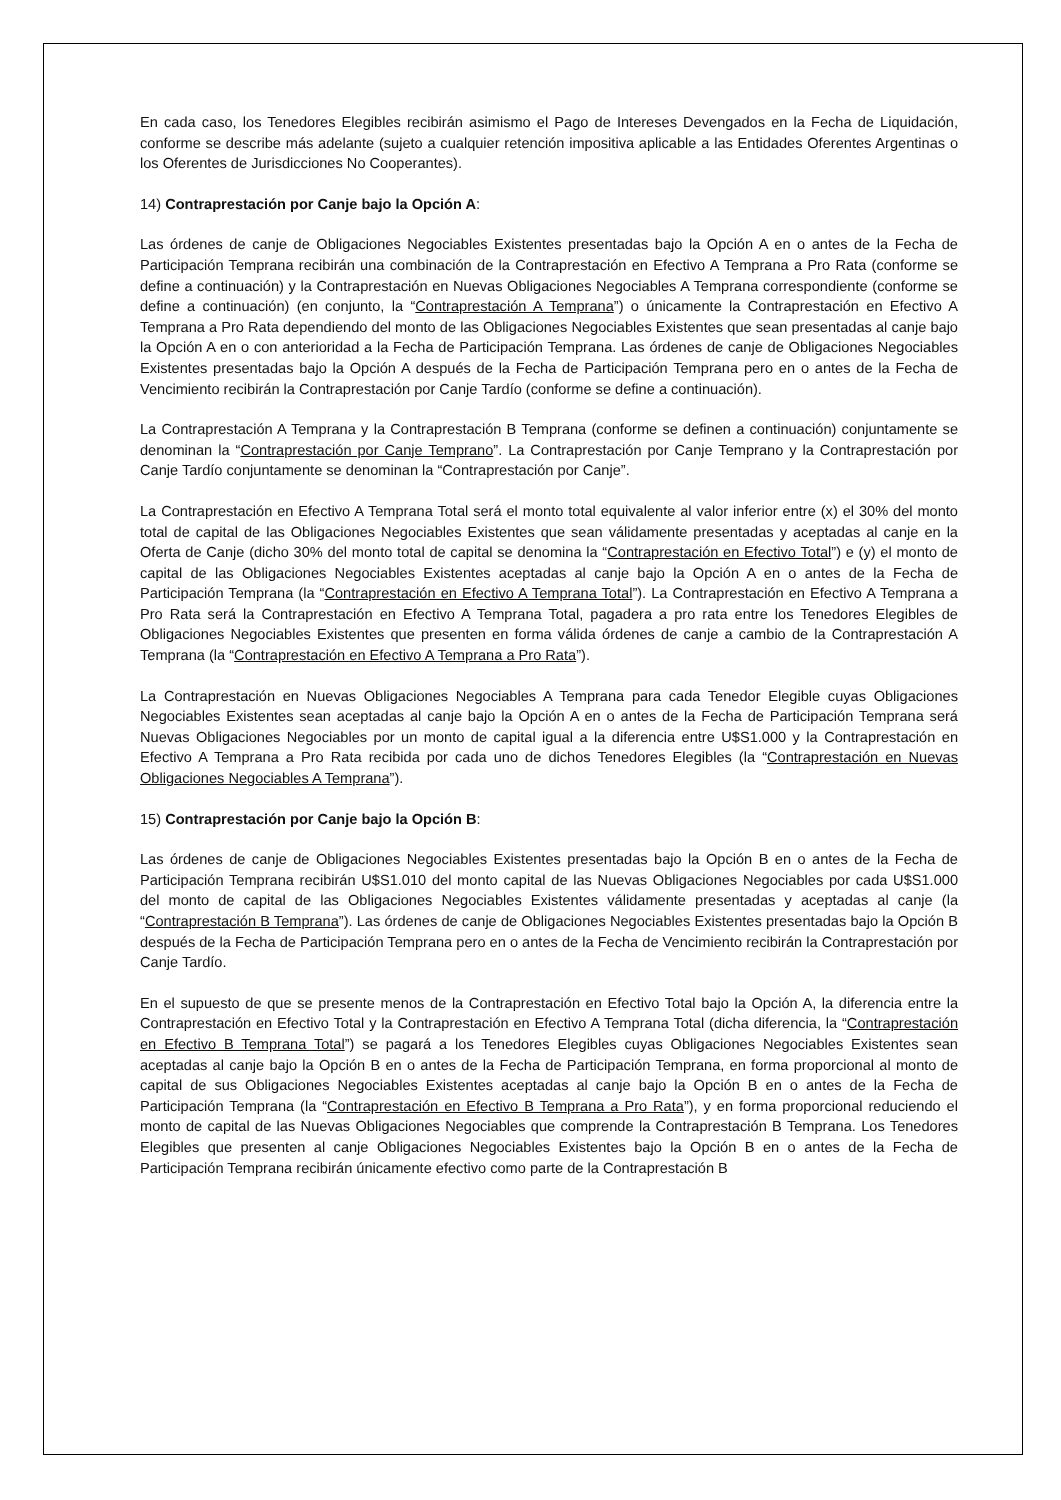En cada caso, los Tenedores Elegibles recibirán asimismo el Pago de Intereses Devengados en la Fecha de Liquidación, conforme se describe más adelante (sujeto a cualquier retención impositiva aplicable a las Entidades Oferentes Argentinas o los Oferentes de Jurisdicciones No Cooperantes).
14) Contraprestación por Canje bajo la Opción A:
Las órdenes de canje de Obligaciones Negociables Existentes presentadas bajo la Opción A en o antes de la Fecha de Participación Temprana recibirán una combinación de la Contraprestación en Efectivo A Temprana a Pro Rata (conforme se define a continuación) y la Contraprestación en Nuevas Obligaciones Negociables A Temprana correspondiente (conforme se define a continuación) (en conjunto, la “Contraprestación A Temprana”) o únicamente la Contraprestación en Efectivo A Temprana a Pro Rata dependiendo del monto de las Obligaciones Negociables Existentes que sean presentadas al canje bajo la Opción A en o con anterioridad a la Fecha de Participación Temprana. Las órdenes de canje de Obligaciones Negociables Existentes presentadas bajo la Opción A después de la Fecha de Participación Temprana pero en o antes de la Fecha de Vencimiento recibirán la Contraprestación por Canje Tardío (conforme se define a continuación).
La Contraprestación A Temprana y la Contraprestación B Temprana (conforme se definen a continuación) conjuntamente se denominan la “Contraprestación por Canje Temprano”. La Contraprestación por Canje Temprano y la Contraprestación por Canje Tardío conjuntamente se denominan la “Contraprestación por Canje”.
La Contraprestación en Efectivo A Temprana Total será el monto total equivalente al valor inferior entre (x) el 30% del monto total de capital de las Obligaciones Negociables Existentes que sean válidamente presentadas y aceptadas al canje en la Oferta de Canje (dicho 30% del monto total de capital se denomina la “Contraprestación en Efectivo Total”) e (y) el monto de capital de las Obligaciones Negociables Existentes aceptadas al canje bajo la Opción A en o antes de la Fecha de Participación Temprana (la “Contraprestación en Efectivo A Temprana Total”). La Contraprestación en Efectivo A Temprana a Pro Rata será la Contraprestación en Efectivo A Temprana Total, pagadera a pro rata entre los Tenedores Elegibles de Obligaciones Negociables Existentes que presenten en forma válida órdenes de canje a cambio de la Contraprestación A Temprana (la “Contraprestación en Efectivo A Temprana a Pro Rata”).
La Contraprestación en Nuevas Obligaciones Negociables A Temprana para cada Tenedor Elegible cuyas Obligaciones Negociables Existentes sean aceptadas al canje bajo la Opción A en o antes de la Fecha de Participación Temprana será Nuevas Obligaciones Negociables por un monto de capital igual a la diferencia entre U$S1.000 y la Contraprestación en Efectivo A Temprana a Pro Rata recibida por cada uno de dichos Tenedores Elegibles (la “Contraprestación en Nuevas Obligaciones Negociables A Temprana”).
15) Contraprestación por Canje bajo la Opción B:
Las órdenes de canje de Obligaciones Negociables Existentes presentadas bajo la Opción B en o antes de la Fecha de Participación Temprana recibirán U$S1.010 del monto capital de las Nuevas Obligaciones Negociables por cada U$S1.000 del monto de capital de las Obligaciones Negociables Existentes válidamente presentadas y aceptadas al canje (la “Contraprestación B Temprana”). Las órdenes de canje de Obligaciones Negociables Existentes presentadas bajo la Opción B después de la Fecha de Participación Temprana pero en o antes de la Fecha de Vencimiento recibirán la Contraprestación por Canje Tardío.
En el supuesto de que se presente menos de la Contraprestación en Efectivo Total bajo la Opción A, la diferencia entre la Contraprestación en Efectivo Total y la Contraprestación en Efectivo A Temprana Total (dicha diferencia, la “Contraprestación en Efectivo B Temprana Total”) se pagará a los Tenedores Elegibles cuyas Obligaciones Negociables Existentes sean aceptadas al canje bajo la Opción B en o antes de la Fecha de Participación Temprana, en forma proporcional al monto de capital de sus Obligaciones Negociables Existentes aceptadas al canje bajo la Opción B en o antes de la Fecha de Participación Temprana (la “Contraprestación en Efectivo B Temprana a Pro Rata”), y en forma proporcional reduciendo el monto de capital de las Nuevas Obligaciones Negociables que comprende la Contraprestación B Temprana. Los Tenedores Elegibles que presenten al canje Obligaciones Negociables Existentes bajo la Opción B en o antes de la Fecha de Participación Temprana recibirán únicamente efectivo como parte de la Contraprestación B